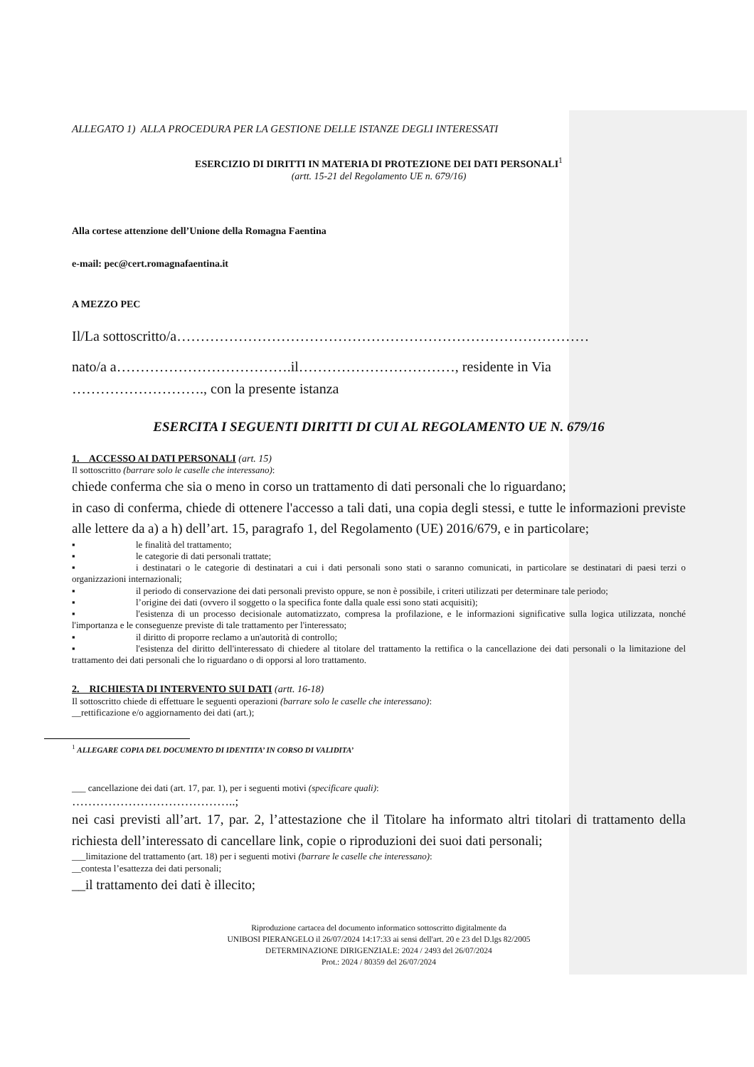ALLEGATO 1) ALLA PROCEDURA PER LA GESTIONE DELLE ISTANZE DEGLI INTERESSATI
ESERCIZIO DI DIRITTI IN MATERIA DI PROTEZIONE DEI DATI PERSONALI<sup>1</sup>
(artt. 15-21 del Regolamento UE n. 679/16)
Alla cortese attenzione dell’Unione della Romagna Faentina
e-mail: pec@cert.romagnafaentina.it
A MEZZO PEC
Il/La sottoscritto/a……………………………………………………………………………
nato/a a……………………………….il……………………………, residente in Via ………………………., con la presente istanza
ESERCITA I SEGUENTI DIRITTI DI CUI AL REGOLAMENTO UE N. 679/16
1. ACCESSO AI DATI PERSONALI (art. 15)
Il sottoscritto (barrare solo le caselle che interessano):
chiede conferma che sia o meno in corso un trattamento di dati personali che lo riguardano;
in caso di conferma, chiede di ottenere l'accesso a tali dati, una copia degli stessi, e tutte le informazioni previste alle lettere da a) a h) dell’art. 15, paragrafo 1, del Regolamento (UE) 2016/679, e in particolare;
▪ le finalità del trattamento;
▪ le categorie di dati personali trattate;
▪ i destinatari o le categorie di destinatari a cui i dati personali sono stati o saranno comunicati, in particolare se destinatari di paesi terzi o organizzazioni internazionali;
▪ il periodo di conservazione dei dati personali previsto oppure, se non è possibile, i criteri utilizzati per determinare tale periodo;
▪ l’origine dei dati (ovvero il soggetto o la specifica fonte dalla quale essi sono stati acquisiti);
▪ l'esistenza di un processo decisionale automatizzato, compresa la profilazione, e le informazioni significative sulla logica utilizzata, nonché l'importanza e le conseguenze previste di tale trattamento per l'interessato;
▪ il diritto di proporre reclamo a un'autorità di controllo;
▪ l'esistenza del diritto dell'interessato di chiedere al titolare del trattamento la rettifica o la cancellazione dei dati personali o la limitazione del trattamento dei dati personali che lo riguardano o di opporsi al loro trattamento.
2. RICHIESTA DI INTERVENTO SUI DATI (artt. 16-18)
Il sottoscritto chiede di effettuare le seguenti operazioni (barrare solo le caselle che interessano):
__rettificazione e/o aggiornamento dei dati (art.);
<sup>1</sup> ALLEGARE COPIA DEL DOCUMENTO DI IDENTITA’ IN CORSO DI VALIDITA’
___ cancellazione dei dati (art. 17, par. 1), per i seguenti motivi (specificare quali):
…………………………………..;
nei casi previsti all’art. 17, par. 2, l’attestazione che il Titolare ha informato altri titolari di trattamento della richiesta dell’interessato di cancellare link, copie o riproduzioni dei suoi dati personali;
___limitazione del trattamento (art. 18) per i seguenti motivi (barrare le caselle che interessano):
__contesta l’esattezza dei dati personali;
__il trattamento dei dati è illecito;
Riproduzione cartacea del documento informatico sottoscritto digitalmente da
UNIBOSI PIERANGELO il 26/07/2024 14:17:33 ai sensi dell'art. 20 e 23 del D.lgs 82/2005
DETERMINAZIONE DIRIGENZIALE: 2024 / 2493 del 26/07/2024
Prot.: 2024 / 80359 del 26/07/2024